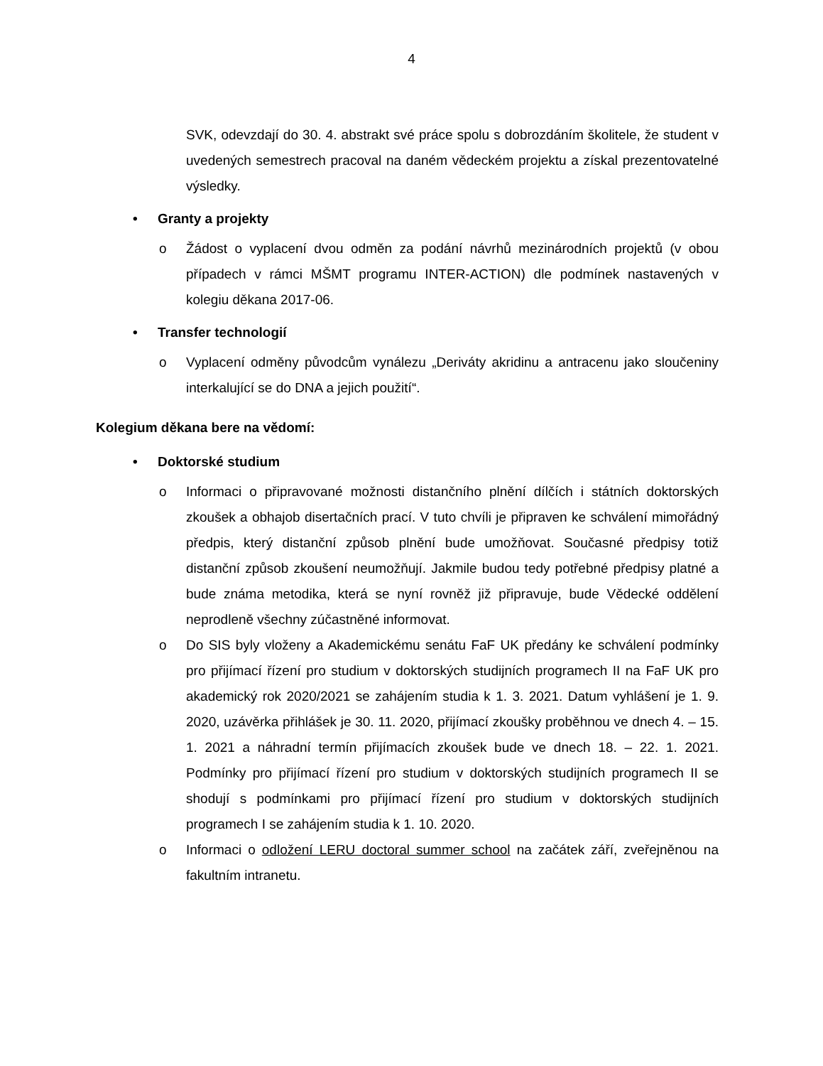4
SVK, odevzdají do 30. 4. abstrakt své práce spolu s dobrozdáním školitele, že student v uvedených semestrech pracoval na daném vědeckém projektu a získal prezentovatelné výsledky.
• Granty a projekty
o Žádost o vyplacení dvou odměn za podání návrhů mezinárodních projektů (v obou případech v rámci MŠMT programu INTER-ACTION) dle podmínek nastavených v kolegiu děkana 2017-06.
• Transfer technologií
o Vyplacení odměny původcům vynálezu „Deriváty akridinu a antracenu jako sloučeniny interkalující se do DNA a jejich použití“.
Kolegium děkana bere na vědomí:
• Doktorské studium
o Informaci o připravované možnosti distančního plnění dílčích i státních doktorských zkoušek a obhajob disertačních prací. V tuto chvíli je připraven ke schválení mimořádný předpis, který distanční způsob plnění bude umožňovat. Současné předpisy totiž distanční způsob zkoušení neumožňují. Jakmile budou tedy potřebné předpisy platné a bude známa metodika, která se nyní rovněž již připravuje, bude Vědecké oddělení neprodleně všechny zúčastněné informovat.
o Do SIS byly vloženy a Akademickému senátu FaF UK předány ke schválení podmínky pro přijímací řízení pro studium v doktorských studijních programech II na FaF UK pro akademický rok 2020/2021 se zahájením studia k 1. 3. 2021. Datum vyhlášení je 1. 9. 2020, uzávěrka přihlášek je 30. 11. 2020, přijímací zkoušky proběhnou ve dnech 4. – 15. 1. 2021 a náhradní termín přijímacích zkoušek bude ve dnech 18. – 22. 1. 2021. Podmínky pro přijímací řízení pro studium v doktorských studijních programech II se shodují s podmínkami pro přijímací řízení pro studium v doktorských studijních programech I se zahájením studia k 1. 10. 2020.
o Informaci o odložení LERU doctoral summer school na začátek září, zveřejněnou na fakultním intranetu.